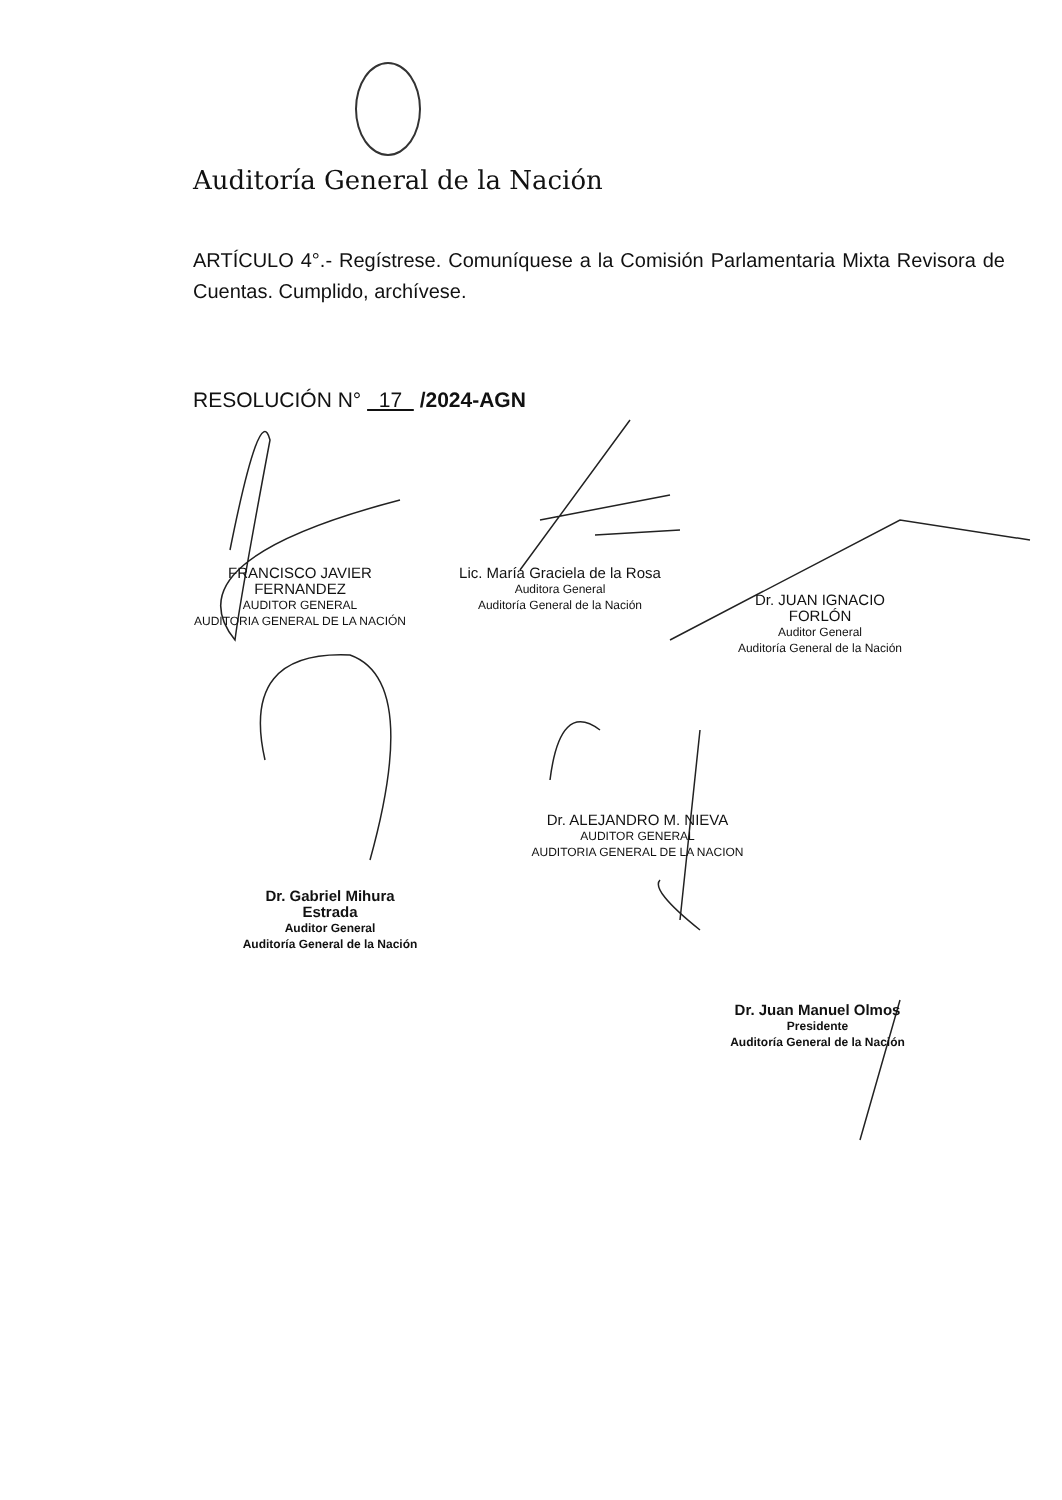Auditoría General de la Nación
ARTÍCULO 4°.- Regístrese. Comuníquese a la Comisión Parlamentaria Mixta Revisora de Cuentas. Cumplido, archívese.
RESOLUCIÓN N° 17 /2024-AGN
FRANCISCO JAVIER FERNANDEZ
AUDITOR GENERAL
AUDITORIA GENERAL DE LA NACIÓN
Lic. María Graciela de la Rosa
Auditora General
Auditoría General de la Nación
Dr. JUAN IGNACIO FORLÓN
Auditor General
Auditoría General de la Nación
Dr. ALEJANDRO M. NIEVA
AUDITOR GENERAL
AUDITORIA GENERAL DE LA NACION
Dr. Gabriel Mihura Estrada
Auditor General
Auditoría General de la Nación
Dr. Juan Manuel Olmos
Presidente
Auditoría General de la Nación